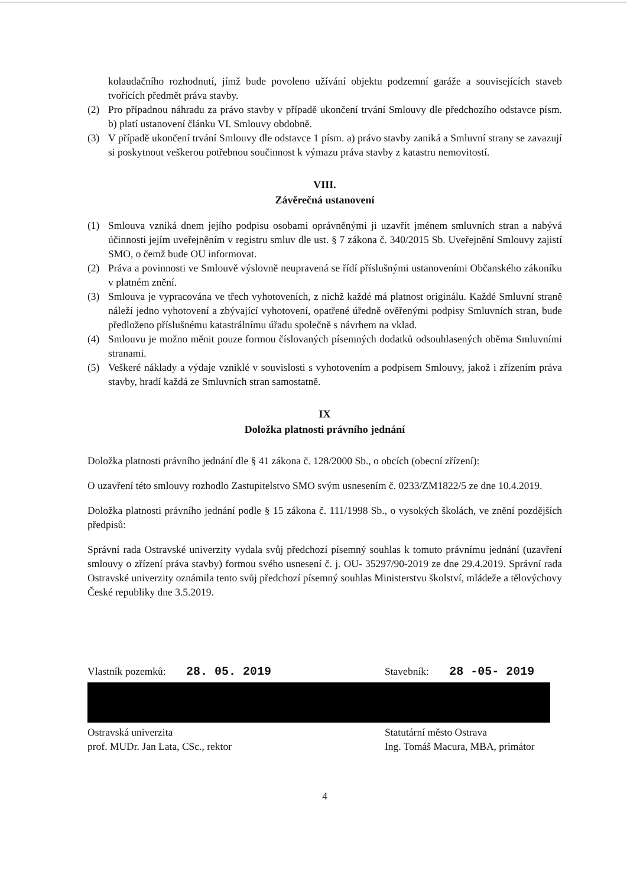kolaudačního rozhodnutí, jímž bude povoleno užívání objektu podzemní garáže a souvisejících staveb tvořících předmět práva stavby.
(2) Pro případnou náhradu za právo stavby v případě ukončení trvání Smlouvy dle předchozího odstavce písm. b) platí ustanovení článku VI. Smlouvy obdobně.
(3) V případě ukončení trvání Smlouvy dle odstavce 1 písm. a) právo stavby zaniká a Smluvní strany se zavazují si poskytnout veškerou potřebnou součinnost k výmazu práva stavby z katastru nemovitostí.
VIII.
Závěrečná ustanovení
(1) Smlouva vzniká dnem jejího podpisu osobami oprávněnými ji uzavřít jménem smluvních stran a nabývá účinnosti jejím uveřejněním v registru smluv dle ust. § 7 zákona č. 340/2015 Sb. Uveřejnění Smlouvy zajistí SMO, o čemž bude OU informovat.
(2) Práva a povinnosti ve Smlouvě výslovně neupravená se řídí příslušnými ustanoveními Občanského zákoníku v platném znění.
(3) Smlouva je vypracována ve třech vyhotoveních, z nichž každé má platnost originálu. Každé Smluvní straně náleží jedno vyhotovení a zbývající vyhotovení, opatřené úředně ověřenými podpisy Smluvních stran, bude předloženo příslušnému katastrálnímu úřadu společně s návrhem na vklad.
(4) Smlouvu je možno měnit pouze formou číslovaných písemných dodatků odsouhlasených oběma Smluvními stranami.
(5) Veškeré náklady a výdaje vzniklé v souvislosti s vyhotovením a podpisem Smlouvy, jakož i zřízením práva stavby, hradí každá ze Smluvních stran samostatně.
IX
Doložka platnosti právního jednání
Doložka platnosti právního jednání dle § 41 zákona č. 128/2000 Sb., o obcích (obecní zřízení):
O uzavření této smlouvy rozhodlo Zastupitelstvo SMO svým usnesením č. 0233/ZM1822/5 ze dne 10.4.2019.
Doložka platnosti právního jednání podle § 15 zákona č. 111/1998 Sb., o vysokých školách, ve znění pozdějších předpisů:
Správní rada Ostravské univerzity vydala svůj předchozí písemný souhlas k tomuto právnímu jednání (uzavření smlouvy o zřízení práva stavby) formou svého usnesení č. j. OU- 35297/90-2019 ze dne 29.4.2019. Správní rada Ostravské univerzity oznámila tento svůj předchozí písemný souhlas Ministerstvu školství, mládeže a tělovýchovy České republiky dne 3.5.2019.
Vlastník pozemků: 28. 05. 2019 Stavebník: 28 -05- 2019
Ostravská univerzita
prof. MUDr. Jan Lata, CSc., rektor
Statutární město Ostrava
Ing. Tomáš Macura, MBA, primátor
4